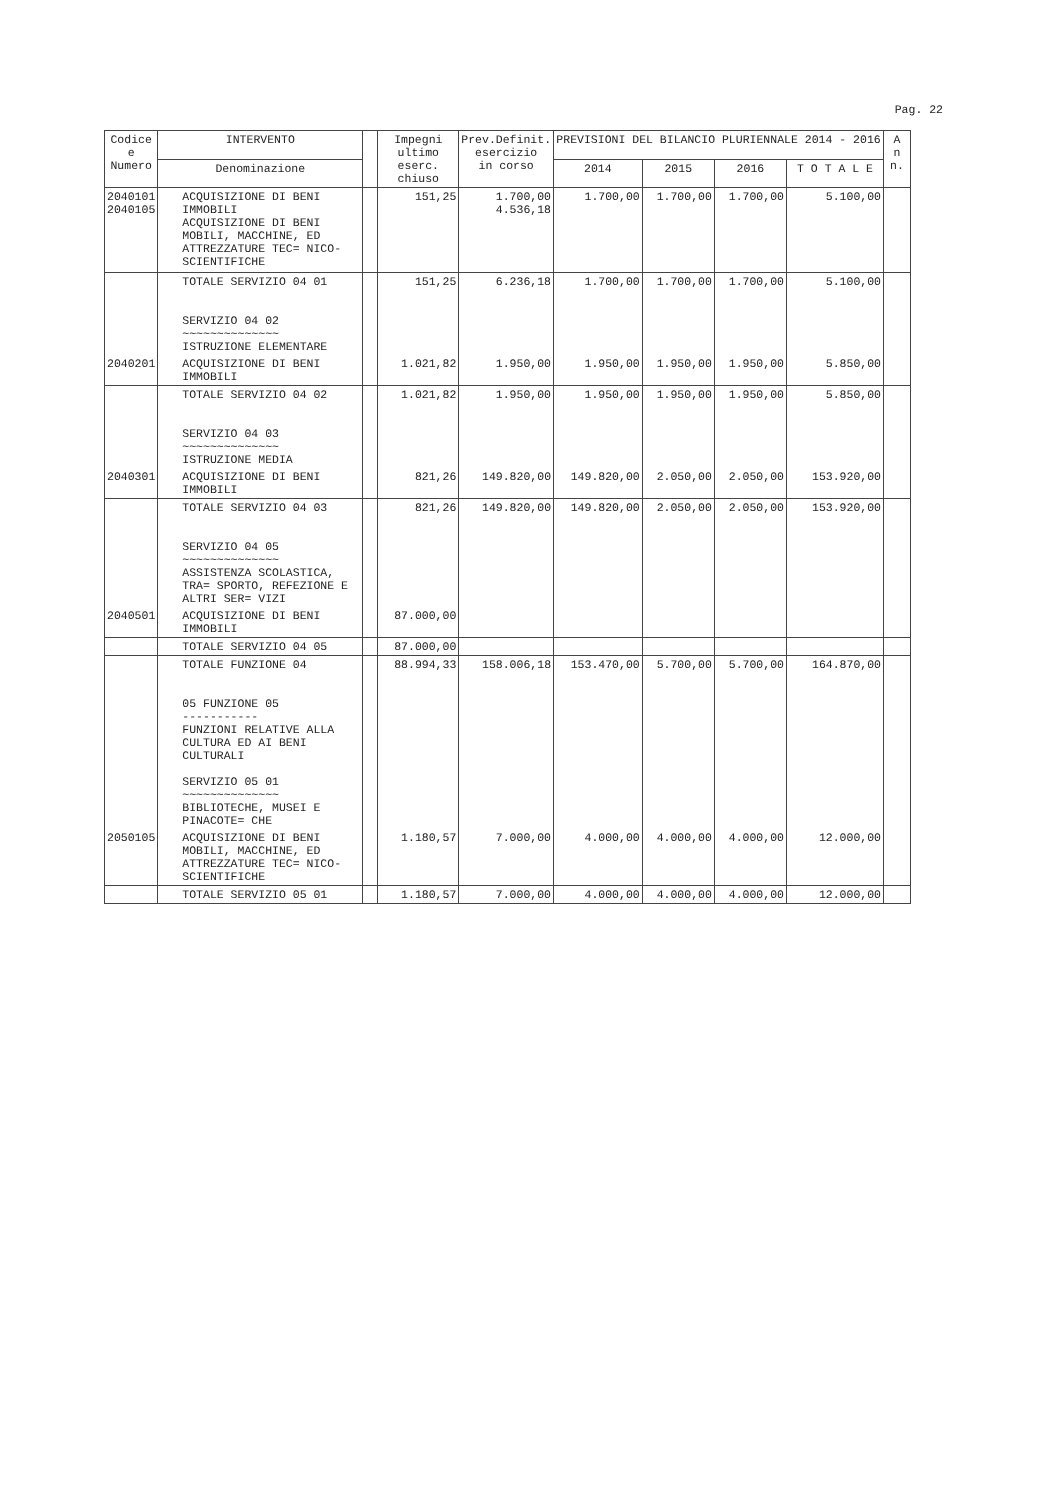Pag. 22
| Codice e Numero | INTERVENTO | | Impegni ultimo eserc. chiuso | Prev.Definit. esercizio in corso | PREVISIONI DEL BILANCIO PLURIENNALE 2014 - 2016 | | | | A n n. |
| --- | --- | --- | --- | --- | --- | --- | --- | --- | --- |
| | Denominazione | | | | 2014 | 2015 | 2016 | T O T A L E | |
| 2040101 2040105 | ACQUISIZIONE DI BENI IMMOBILI ACQUISIZIONE DI BENI MOBILI, MACCHINE, ED ATTREZZATURE TEC= NICO-SCIENTIFICHE | | 151,25 | 1.700,00 4.536,18 | 1.700,00 | 1.700,00 | 1.700,00 | 5.100,00 | |
| | TOTALE SERVIZIO 04 01 SERVIZIO 04 02 ~~~~~~~~~~~~~~ ISTRUZIONE ELEMENTARE | | 151,25 | 6.236,18 | 1.700,00 | 1.700,00 | 1.700,00 | 5.100,00 | |
| 2040201 | ACQUISIZIONE DI BENI IMMOBILI | | 1.021,82 | 1.950,00 | 1.950,00 | 1.950,00 | 1.950,00 | 5.850,00 | |
| | TOTALE SERVIZIO 04 02 SERVIZIO 04 03 ~~~~~~~~~~~~~~ ISTRUZIONE MEDIA | | 1.021,82 | 1.950,00 | 1.950,00 | 1.950,00 | 1.950,00 | 5.850,00 | |
| 2040301 | ACQUISIZIONE DI BENI IMMOBILI | | 821,26 | 149.820,00 | 149.820,00 | 2.050,00 | 2.050,00 | 153.920,00 | |
| | TOTALE SERVIZIO 04 03 SERVIZIO 04 05 ~~~~~~~~~~~~~~ ASSISTENZA SCOLASTICA, TRA= SPORTO, REFEZIONE E ALTRI SER= VIZI | | 821,26 | 149.820,00 | 149.820,00 | 2.050,00 | 2.050,00 | 153.920,00 | |
| 2040501 | ACQUISIZIONE DI BENI IMMOBILI | | 87.000,00 | | | | | | |
| | TOTALE SERVIZIO 04 05 | | 87.000,00 | | | | | | |
| | TOTALE FUNZIONE 04 05 FUNZIONE 05 ----------- FUNZIONI RELATIVE ALLA CULTURA ED AI BENI CULTURALI SERVIZIO 05 01 ~~~~~~~~~~~~~~ BIBLIOTECHE, MUSEI E PINACOTE= CHE | | 88.994,33 | 158.006,18 | 153.470,00 | 5.700,00 | 5.700,00 | 164.870,00 | |
| 2050105 | ACQUISIZIONE DI BENI MOBILI, MACCHINE, ED ATTREZZATURE TEC= NICO-SCIENTIFICHE | | 1.180,57 | 7.000,00 | 4.000,00 | 4.000,00 | 4.000,00 | 12.000,00 | |
| | TOTALE SERVIZIO 05 01 | | 1.180,57 | 7.000,00 | 4.000,00 | 4.000,00 | 4.000,00 | 12.000,00 | |